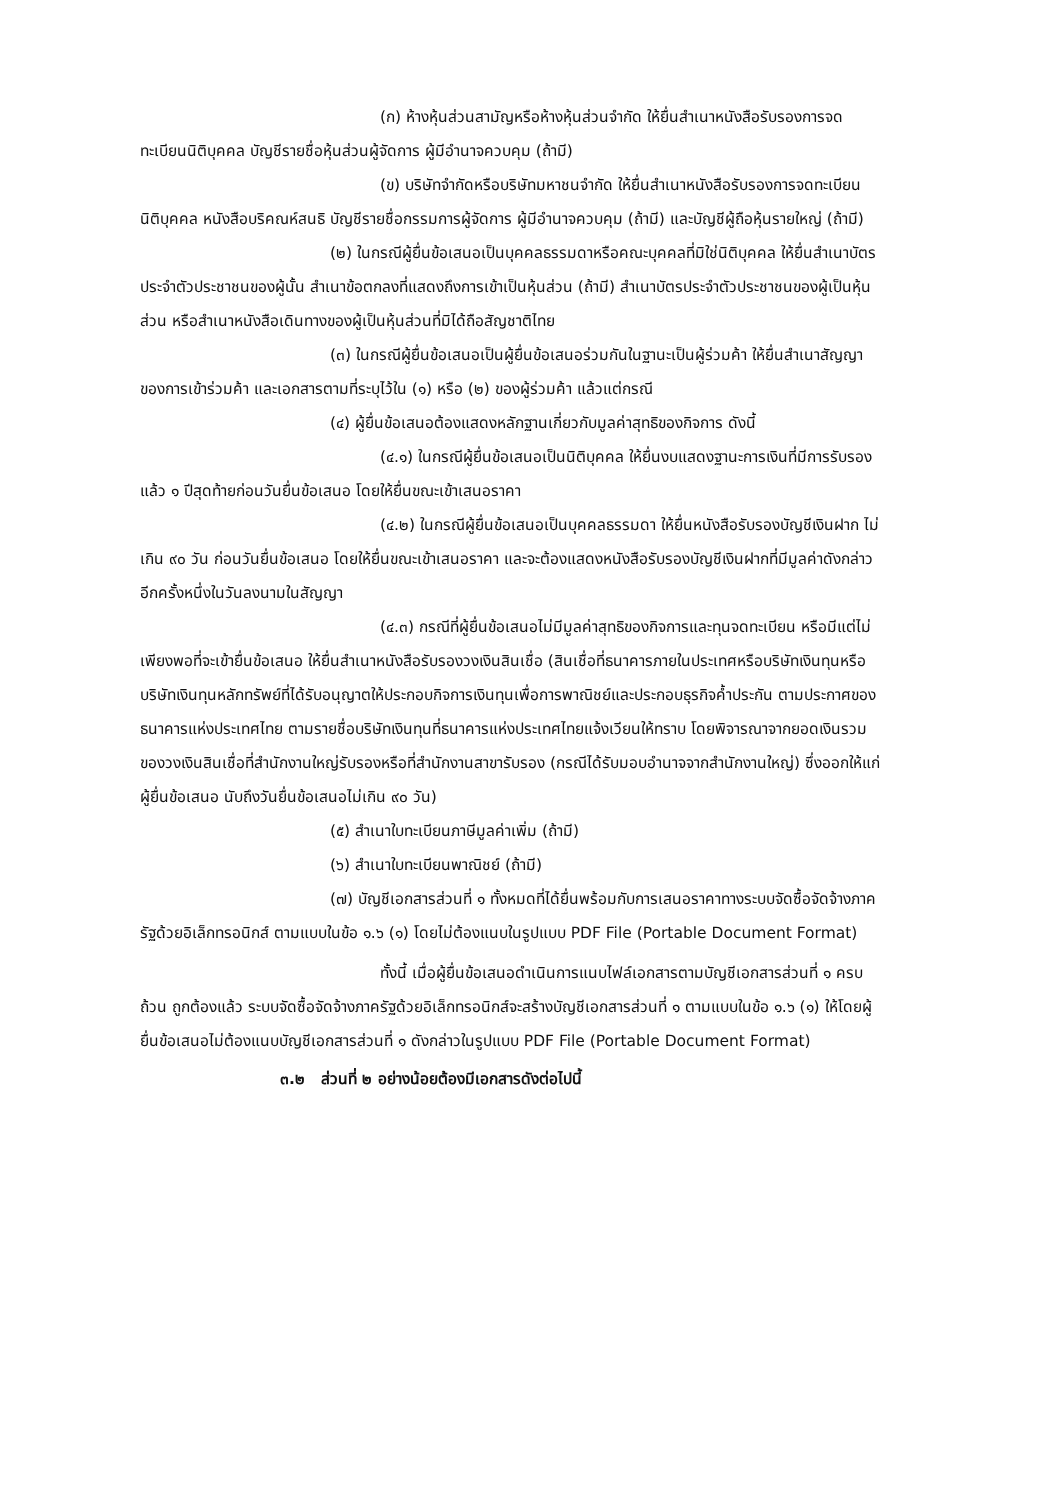(ก) ห้างหุ้นส่วนสามัญหรือห้างหุ้นส่วนจำกัด ให้ยื่นสำเนาหนังสือรับรองการจดทะเบียนนิติบุคคล บัญชีรายชื่อหุ้นส่วนผู้จัดการ ผู้มีอำนาจควบคุม (ถ้ามี)
(ข) บริษัทจำกัดหรือบริษัทมหาชนจำกัด ให้ยื่นสำเนาหนังสือรับรองการจดทะเบียน นิติบุคคล หนังสือบริคณห์สนธิ บัญชีรายชื่อกรรมการผู้จัดการ ผู้มีอำนาจควบคุม (ถ้ามี) และบัญชีผู้ถือหุ้นรายใหญ่ (ถ้ามี)
(๒) ในกรณีผู้ยื่นข้อเสนอเป็นบุคคลธรรมดาหรือคณะบุคคลที่มิใช่นิติบุคคล ให้ยื่นสำเนาบัตรประจำตัวประชาชนของผู้นั้น สำเนาข้อตกลงที่แสดงถึงการเข้าเป็นหุ้นส่วน (ถ้ามี) สำเนาบัตรประจำตัวประชาชนของผู้เป็นหุ้นส่วน หรือสำเนาหนังสือเดินทางของผู้เป็นหุ้นส่วนที่มิได้ถือสัญชาติไทย
(๓) ในกรณีผู้ยื่นข้อเสนอเป็นผู้ยื่นข้อเสนอร่วมกันในฐานะเป็นผู้ร่วมค้า ให้ยื่นสำเนาสัญญาของการเข้าร่วมค้า และเอกสารตามที่ระบุไว้ใน (๑) หรือ (๒) ของผู้ร่วมค้า แล้วแต่กรณี
(๔) ผู้ยื่นข้อเสนอต้องแสดงหลักฐานเกี่ยวกับมูลค่าสุทธิของกิจการ ดังนี้
(๔.๑) ในกรณีผู้ยื่นข้อเสนอเป็นนิติบุคคล ให้ยื่นงบแสดงฐานะการเงินที่มีการรับรองแล้ว ๑ ปีสุดท้ายก่อนวันยื่นข้อเสนอ โดยให้ยื่นขณะเข้าเสนอราคา
(๔.๒) ในกรณีผู้ยื่นข้อเสนอเป็นบุคคลธรรมดา ให้ยื่นหนังสือรับรองบัญชีเงินฝาก ไม่เกิน ๙๐ วัน ก่อนวันยื่นข้อเสนอ โดยให้ยื่นขณะเข้าเสนอราคา และจะต้องแสดงหนังสือรับรองบัญชีเงินฝากที่มีมูลค่าดังกล่าวอีกครั้งหนึ่งในวันลงนามในสัญญา
(๔.๓) กรณีที่ผู้ยื่นข้อเสนอไม่มีมูลค่าสุทธิของกิจการและทุนจดทะเบียน หรือมีแต่ไม่เพียงพอที่จะเข้ายื่นข้อเสนอ ให้ยื่นสำเนาหนังสือรับรองวงเงินสินเชื่อ (สินเชื่อที่ธนาคารภายในประเทศหรือบริษัทเงินทุนหรือบริษัทเงินทุนหลักทรัพย์ที่ได้รับอนุญาตให้ประกอบกิจการเงินทุนเพื่อการพาณิชย์และประกอบธุรกิจค้ำประกัน ตามประกาศของธนาคารแห่งประเทศไทย ตามรายชื่อบริษัทเงินทุนที่ธนาคารแห่งประเทศไทยแจ้งเวียนให้ทราบ โดยพิจารณาจากยอดเงินรวมของวงเงินสินเชื่อที่สำนักงานใหญ่รับรองหรือที่สำนักงานสาขารับรอง (กรณีได้รับมอบอำนาจจากสำนักงานใหญ่) ซึ่งออกให้แก่ผู้ยื่นข้อเสนอ นับถึงวันยื่นข้อเสนอไม่เกิน ๙๐ วัน)
(๕) สำเนาใบทะเบียนภาษีมูลค่าเพิ่ม (ถ้ามี)
(๖) สำเนาใบทะเบียนพาณิชย์ (ถ้ามี)
(๗) บัญชีเอกสารส่วนที่ ๑ ทั้งหมดที่ได้ยื่นพร้อมกับการเสนอราคาทางระบบจัดซื้อจัดจ้างภาครัฐด้วยอิเล็กทรอนิกส์ ตามแบบในข้อ ๑.๖ (๑) โดยไม่ต้องแนบในรูปแบบ PDF File (Portable Document Format)
ทั้งนี้ เมื่อผู้ยื่นข้อเสนอดำเนินการแนบไฟล์เอกสารตามบัญชีเอกสารส่วนที่ ๑ ครบถ้วน ถูกต้องแล้ว ระบบจัดซื้อจัดจ้างภาครัฐด้วยอิเล็กทรอนิกส์จะสร้างบัญชีเอกสารส่วนที่ ๑ ตามแบบในข้อ ๑.๖ (๑) ให้โดยผู้ยื่นข้อเสนอไม่ต้องแนบบัญชีเอกสารส่วนที่ ๑ ดังกล่าวในรูปแบบ PDF File (Portable Document Format)
๓.๒ ส่วนที่ ๒ อย่างน้อยต้องมีเอกสารดังต่อไปนี้